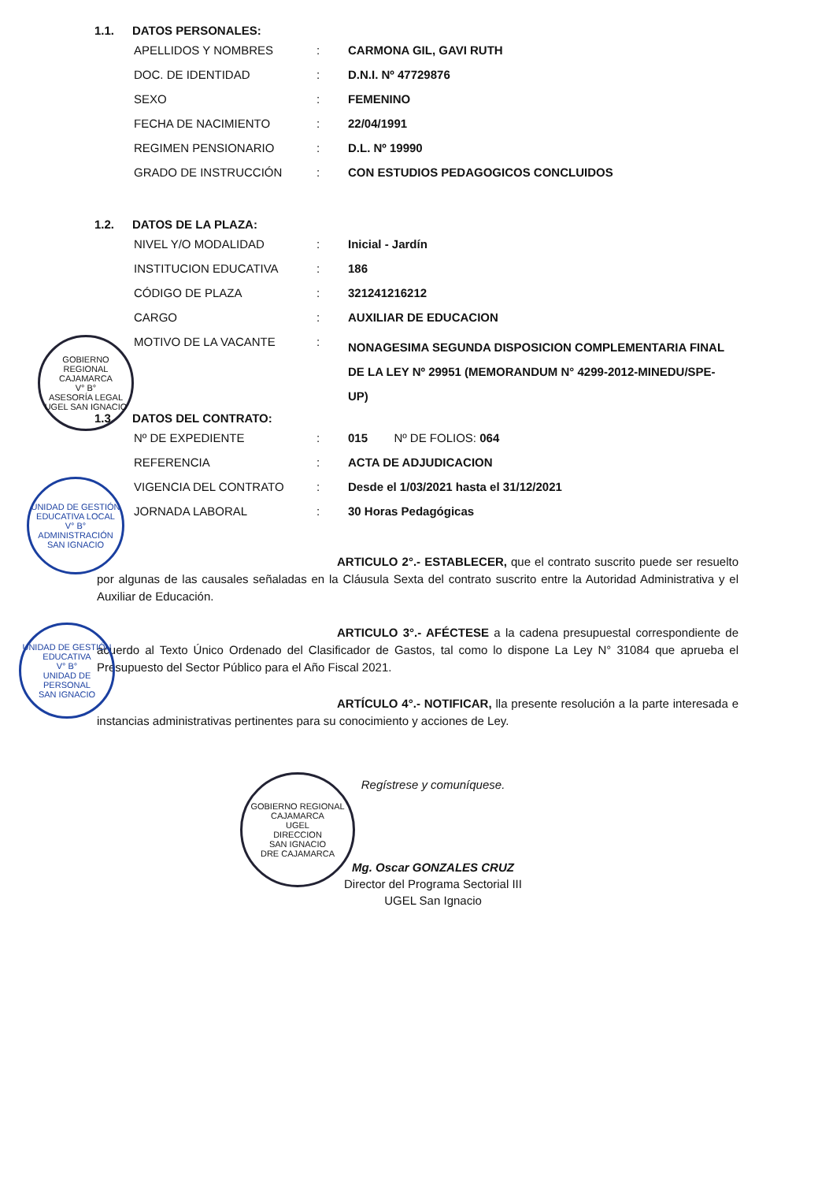1.1. DATOS PERSONALES:
| APELLIDOS Y NOMBRES | : | CARMONA GIL, GAVI RUTH |
| DOC. DE IDENTIDAD | : | D.N.I. Nº 47729876 |
| SEXO | : | FEMENINO |
| FECHA DE NACIMIENTO | : | 22/04/1991 |
| REGIMEN PENSIONARIO | : | D.L. Nº 19990 |
| GRADO DE INSTRUCCIÓN | : | CON ESTUDIOS PEDAGOGICOS CONCLUIDOS |
1.2. DATOS DE LA PLAZA:
| NIVEL Y/O MODALIDAD | : | Inicial - Jardín |
| INSTITUCION EDUCATIVA | : | 186 |
| CÓDIGO DE PLAZA | : | 321241216212 |
| CARGO | : | AUXILIAR DE EDUCACION |
| MOTIVO DE LA VACANTE | : | NONAGESIMA SEGUNDA DISPOSICION COMPLEMENTARIA FINAL DE LA LEY Nº 29951 (MEMORANDUM N° 4299-2012-MINEDU/SPE-UP) |
1.3. DATOS DEL CONTRATO:
| Nº DE EXPEDIENTE | : | 015 Nº DE FOLIOS: 064 |
| REFERENCIA | : | ACTA DE ADJUDICACION |
| VIGENCIA DEL CONTRATO | : | Desde el 1/03/2021 hasta el 31/12/2021 |
| JORNADA LABORAL | : | 30 Horas Pedagógicas |
ARTICULO 2°.- ESTABLECER, que el contrato suscrito puede ser resuelto por algunas de las causales señaladas en la Cláusula Sexta del contrato suscrito entre la Autoridad Administrativa y el Auxiliar de Educación.
ARTICULO 3°.- AFÉCTESE a la cadena presupuestal correspondiente de acuerdo al Texto Único Ordenado del Clasificador de Gastos, tal como lo dispone La Ley N° 31084 que aprueba el Presupuesto del Sector Público para el Año Fiscal 2021.
ARTÍCULO 4°.- NOTIFICAR, lla presente resolución a la parte interesada e instancias administrativas pertinentes para su conocimiento y acciones de Ley.
Regístrese y comuníquese.
Mg. Oscar GONZALES CRUZ
Director del Programa Sectorial III
UGEL San Ignacio
GOBIERNO REGIONAL CAJAMARCA
V° B°
ASESORÍA LEGAL
UGEL SAN IGNACIO
UNIDAD DE GESTIÓN EDUCATIVA LOCAL
V° B°
ADMINISTRACIÓN
SAN IGNACIO
UNIDAD DE GESTIÓN EDUCATIVA
V° B°
UNIDAD DE PERSONAL
SAN IGNACIO
GOBIERNO REGIONAL CAJAMARCA
UGEL
DIRECCION
SAN IGNACIO
DRE CAJAMARCA